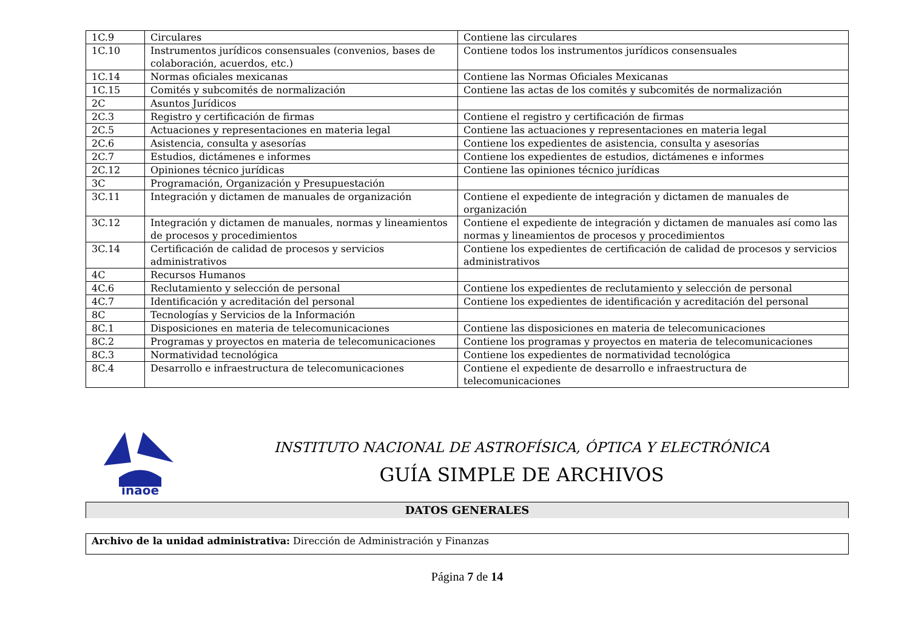| 1C.9 | Circulares | Contiene las circulares |
| 1C.10 | Instrumentos jurídicos consensuales (convenios, bases de colaboración, acuerdos, etc.) | Contiene todos los instrumentos jurídicos consensuales |
| 1C.14 | Normas oficiales mexicanas | Contiene las Normas Oficiales Mexicanas |
| 1C.15 | Comités y subcomités de normalización | Contiene las actas de los comités y subcomités de normalización |
| 2C | Asuntos Jurídicos | |
| 2C.3 | Registro y certificación de firmas | Contiene el registro y certificación de firmas |
| 2C.5 | Actuaciones y representaciones en materia legal | Contiene las actuaciones y representaciones en materia legal |
| 2C.6 | Asistencia, consulta y asesorías | Contiene los expedientes de asistencia, consulta y asesorías |
| 2C.7 | Estudios, dictámenes e informes | Contiene los expedientes de estudios, dictámenes e informes |
| 2C.12 | Opiniones técnico jurídicas | Contiene las opiniones técnico jurídicas |
| 3C | Programación, Organización y Presupuestación | |
| 3C.11 | Integración y dictamen de manuales de organización | Contiene el expediente de integración y dictamen de manuales de organización |
| 3C.12 | Integración y dictamen de manuales, normas y lineamientos de procesos y procedimientos | Contiene el expediente de integración y dictamen de manuales así como las normas y lineamientos de procesos y procedimientos |
| 3C.14 | Certificación de calidad de procesos y servicios administrativos | Contiene los expedientes de certificación de calidad de procesos y servicios administrativos |
| 4C | Recursos Humanos | |
| 4C.6 | Reclutamiento y selección de personal | Contiene los expedientes de reclutamiento y selección de personal |
| 4C.7 | Identificación y acreditación del personal | Contiene los expedientes de identificación y acreditación del personal |
| 8C | Tecnologías y Servicios de la Información | |
| 8C.1 | Disposiciones en materia de telecomunicaciones | Contiene las disposiciones en materia de telecomunicaciones |
| 8C.2 | Programas y proyectos en materia de telecomunicaciones | Contiene los programas y proyectos en materia de telecomunicaciones |
| 8C.3 | Normatividad tecnológica | Contiene los expedientes de normatividad tecnológica |
| 8C.4 | Desarrollo e infraestructura de telecomunicaciones | Contiene el expediente de desarrollo e infraestructura de telecomunicaciones |
inaoe
INSTITUTO NACIONAL DE ASTROFÍSICA, ÓPTICA Y ELECTRÓNICA
GUÍA SIMPLE DE ARCHIVOS
DATOS GENERALES
Archivo de la unidad administrativa: Dirección de Administración y Finanzas
Página 7 de 14